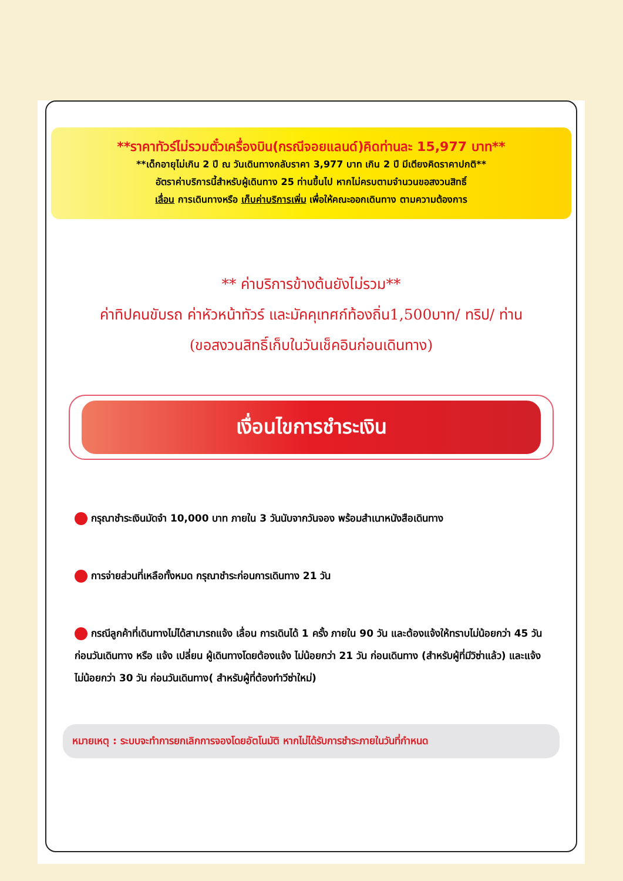**ราคาทัวร์ไม่รวมตั๋วเครื่องบิน(กรณีจอยแลนด์)คิดท่านละ 15,977 บาท**
**เด็กอายุไม่เกิน 2 ปี ณ วันเดินทางกลับราคา 3,977 บาท เกิน 2 ปี มีเตียงคิดราคาปกติ**
อัตราค่าบริการนี้สำหรับผู้เดินทาง 25 ท่านขึ้นไป หากไม่ครบตามจำนวนขอสงวนสิทธิ์
เลื่อน การเดินทางหรือ เก็บค่าบริการเพิ่ม เพื่อให้คณะออกเดินทาง ตามความต้องการ
** ค่าบริการข้างต้นยังไม่รวม**
ค่าทิปคนขับรถ ค่าหัวหน้าทัวร์ และมัคคุเทศก์ท้องถิ่น1,500บาท/ ทริป/ ท่าน
(ขอสงวนสิทธิ์เก็บในวันเช็คอินก่อนเดินทาง)
เงื่อนไขการชำระเงิน
กรุณาชำระเงินมัดจำ 10,000 บาท ภายใน 3 วันนับจากวันจอง พร้อมสำเนาหนังสือเดินทาง
การจ่ายส่วนที่เหลือทั้งหมด กรุณาชำระก่อนการเดินทาง 21 วัน
กรณีลูกค้าที่เดินทางไม่ได้สามารถแจ้ง เลื่อน การเดินได้ 1 ครั้ง ภายใน 90 วัน และต้องแจ้งให้ทราบไม่น้อยกว่า 45 วัน ก่อนวันเดินทาง หรือ แจ้ง เปลี่ยน ผู้เดินทางโดยต้องแจ้ง ไม่น้อยกว่า 21 วัน ก่อนเดินทาง (สำหรับผู้ที่มีวิซ่าแล้ว) และแจ้งไม่น้อยกว่า 30 วัน ก่อนวันเดินทาง( สำหรับผู้ที่ต้องทำวีซ่าใหม่)
หมายเหตุ : ระบบจะทำการยกเลิกการจองโดยอัตโนมัติ หากไม่ได้รับการชำระภายในวันที่กำหนด